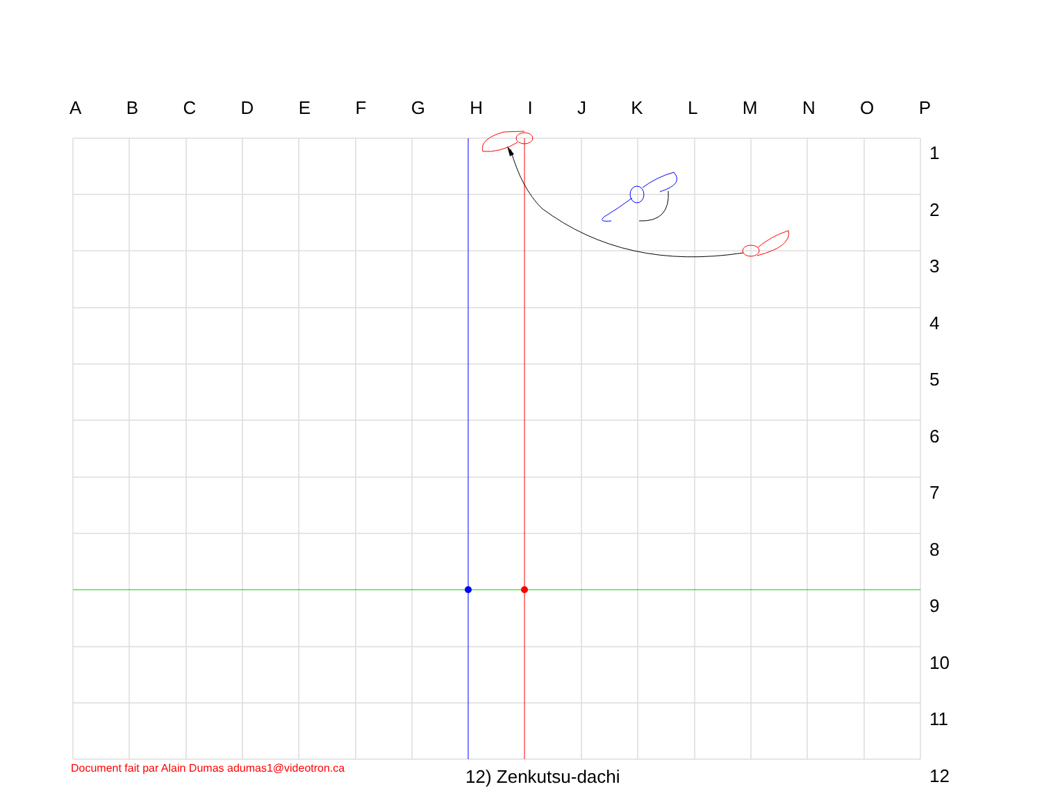ABCDEFGHIJKLMNOP
1
2
3
4
5
6
7
8
9
10
11
12
Document fait par Alain Dumas adumas1@videotron.ca
12) Zenkutsu-dachi